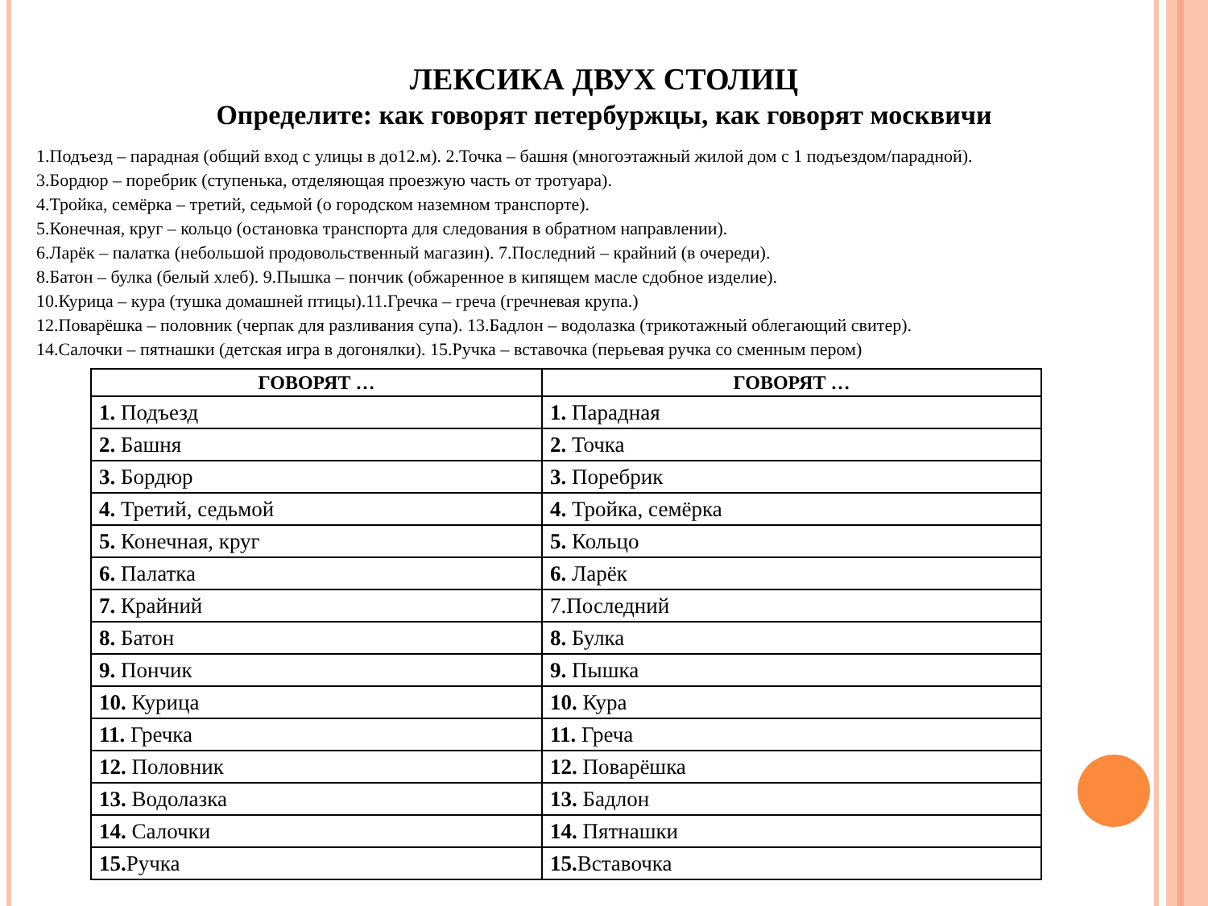ЛЕКСИКА ДВУХ СТОЛИЦ
Определите: как говорят петербуржцы, как говорят москвичи
1.Подъезд – парадная (общий вход с улицы в до12.м). 2.Точка – башня (многоэтажный жилой дом с 1 подъездом/парадной).
3.Бордюр – поребрик (ступенька, отделяющая проезжую часть от тротуара).
4.Тройка, семёрка – третий, седьмой (о городском наземном транспорте).
5.Конечная, круг – кольцо (остановка транспорта для следования в обратном направлении).
6.Ларёк – палатка (небольшой продовольственный магазин). 7.Последний – крайний (в очереди).
8.Батон – булка (белый хлеб). 9.Пышка – пончик (обжаренное в кипящем масле сдобное изделие).
10.Курица – кура (тушка домашней птицы).11.Гречка – греча (гречневая крупа.)
12.Поварёшка – половник (черпак для разливания супа). 13.Бадлон – водолазка (трикотажный облегающий свитер).
14.Салочки – пятнашки (детская игра в догонялки). 15.Ручка – вставочка (перьевая ручка со сменным пером)
| ГОВОРЯТ … | ГОВОРЯТ … |
| --- | --- |
| 1. Подъезд | 1. Парадная |
| 2. Башня | 2. Точка |
| 3. Бордюр | 3. Поребрик |
| 4. Третий, седьмой | 4. Тройка, семёрка |
| 5. Конечная, круг | 5. Кольцо |
| 6. Палатка | 6. Ларёк |
| 7. Крайний | 7.Последний |
| 8. Батон | 8. Булка |
| 9. Пончик | 9. Пышка |
| 10. Курица | 10. Кура |
| 11. Гречка | 11. Греча |
| 12. Половник | 12. Поварёшка |
| 13. Водолазка | 13. Бадлон |
| 14. Салочки | 14. Пятнашки |
| 15. Ручка | 15. Вставочка |